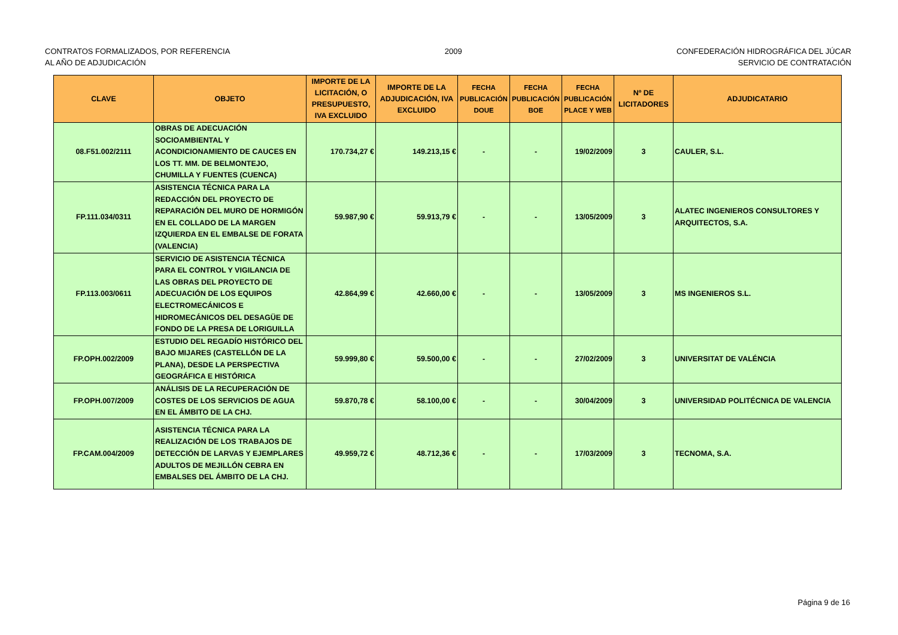CONTRATOS FORMALIZADOS, POR REFERENCIA
AL AÑO DE ADJUDICACIÓN
2009 CONFEDERACIÓN HIDROGRÁFICA DEL JÚCAR
SERVICIO DE CONTRATACIÓN
| CLAVE | OBJETO | IMPORTE DE LA LICITACIÓN, O PRESUPUESTO, IVA EXCLUIDO | IMPORTE DE LA ADJUDICACIÓN, IVA EXCLUIDO | FECHA PUBLICACIÓN DOUE | FECHA PUBLICACIÓN BOE | FECHA PUBLICACIÓN PLACE Y WEB | Nº DE LICITADORES | ADJUDICATARIO |
| --- | --- | --- | --- | --- | --- | --- | --- | --- |
| 08.F51.002/2111 | OBRAS DE ADECUACIÓN SOCIOAMBIENTAL Y ACONDICIONAMIENTO DE CAUCES EN LOS TT. MM. DE BELMONTEJO, CHUMILLA Y FUENTES (CUENCA) | 170.734,27 € | 149.213,15 € | - | - | 19/02/2009 | 3 | CAULER, S.L. |
| FP.111.034/0311 | ASISTENCIA TÉCNICA PARA LA REDACCIÓN DEL PROYECTO DE REPARACIÓN DEL MURO DE HORMIGÓN EN EL COLLADO DE LA MARGEN IZQUIERDA EN EL EMBALSE DE FORATA (VALENCIA) | 59.987,90 € | 59.913,79 € | - | - | 13/05/2009 | 3 | ALATEC INGENIEROS CONSULTORES Y ARQUITECTOS, S.A. |
| FP.113.003/0611 | SERVICIO DE ASISTENCIA TÉCNICA PARA EL CONTROL Y VIGILANCIA DE LAS OBRAS DEL PROYECTO DE ADECUACIÓN DE LOS EQUIPOS ELECTROMECÁNICOS E HIDROMECÁNICOS DEL DESAGÜE DE FONDO DE LA PRESA DE LORIGUILLA | 42.864,99 € | 42.660,00 € | - | - | 13/05/2009 | 3 | MS INGENIEROS S.L. |
| FP.OPH.002/2009 | ESTUDIO DEL REGADÍO HISTÓRICO DEL BAJO MIJARES (CASTELLÓN DE LA PLANA), DESDE LA PERSPECTIVA GEOGRÁFICA E HISTÓRICA | 59.999,80 € | 59.500,00 € | - | - | 27/02/2009 | 3 | UNIVERSITAT DE VALÉNCIA |
| FP.OPH.007/2009 | ANÁLISIS DE LA RECUPERACIÓN DE COSTES DE LOS SERVICIOS DE AGUA EN EL ÁMBITO DE LA CHJ. | 59.870,78 € | 58.100,00 € | - | - | 30/04/2009 | 3 | UNIVERSIDAD POLITÉCNICA DE VALENCIA |
| FP.CAM.004/2009 | ASISTENCIA TÉCNICA PARA LA REALIZACIÓN DE LOS TRABAJOS DE DETECCIÓN DE LARVAS Y EJEMPLARES ADULTOS DE MEJILLÓN CEBRA EN EMBALSES DEL ÁMBITO DE LA CHJ. | 49.959,72 € | 48.712,36 € | - | - | 17/03/2009 | 3 | TECNOMA, S.A. |
Página 9 de 16